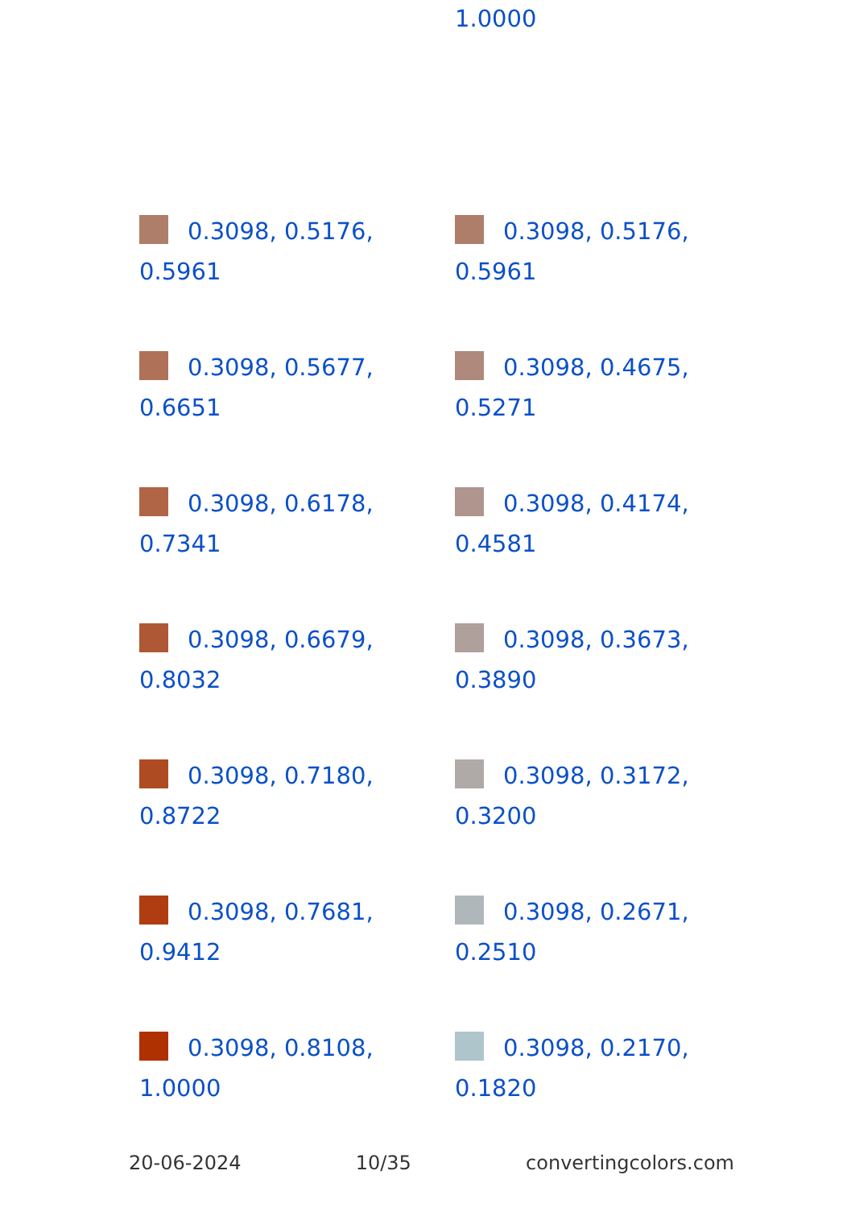1.0000
0.3098, 0.5176, 0.5961
0.3098, 0.5176, 0.5961
0.3098, 0.5677, 0.6651
0.3098, 0.4675, 0.5271
0.3098, 0.6178, 0.7341
0.3098, 0.4174, 0.4581
0.3098, 0.6679, 0.8032
0.3098, 0.3673, 0.3890
0.3098, 0.7180, 0.8722
0.3098, 0.3172, 0.3200
0.3098, 0.7681, 0.9412
0.3098, 0.2671, 0.2510
0.3098, 0.8108, 1.0000
0.3098, 0.2170, 0.1820
20-06-2024 10/35 convertingcolors.com